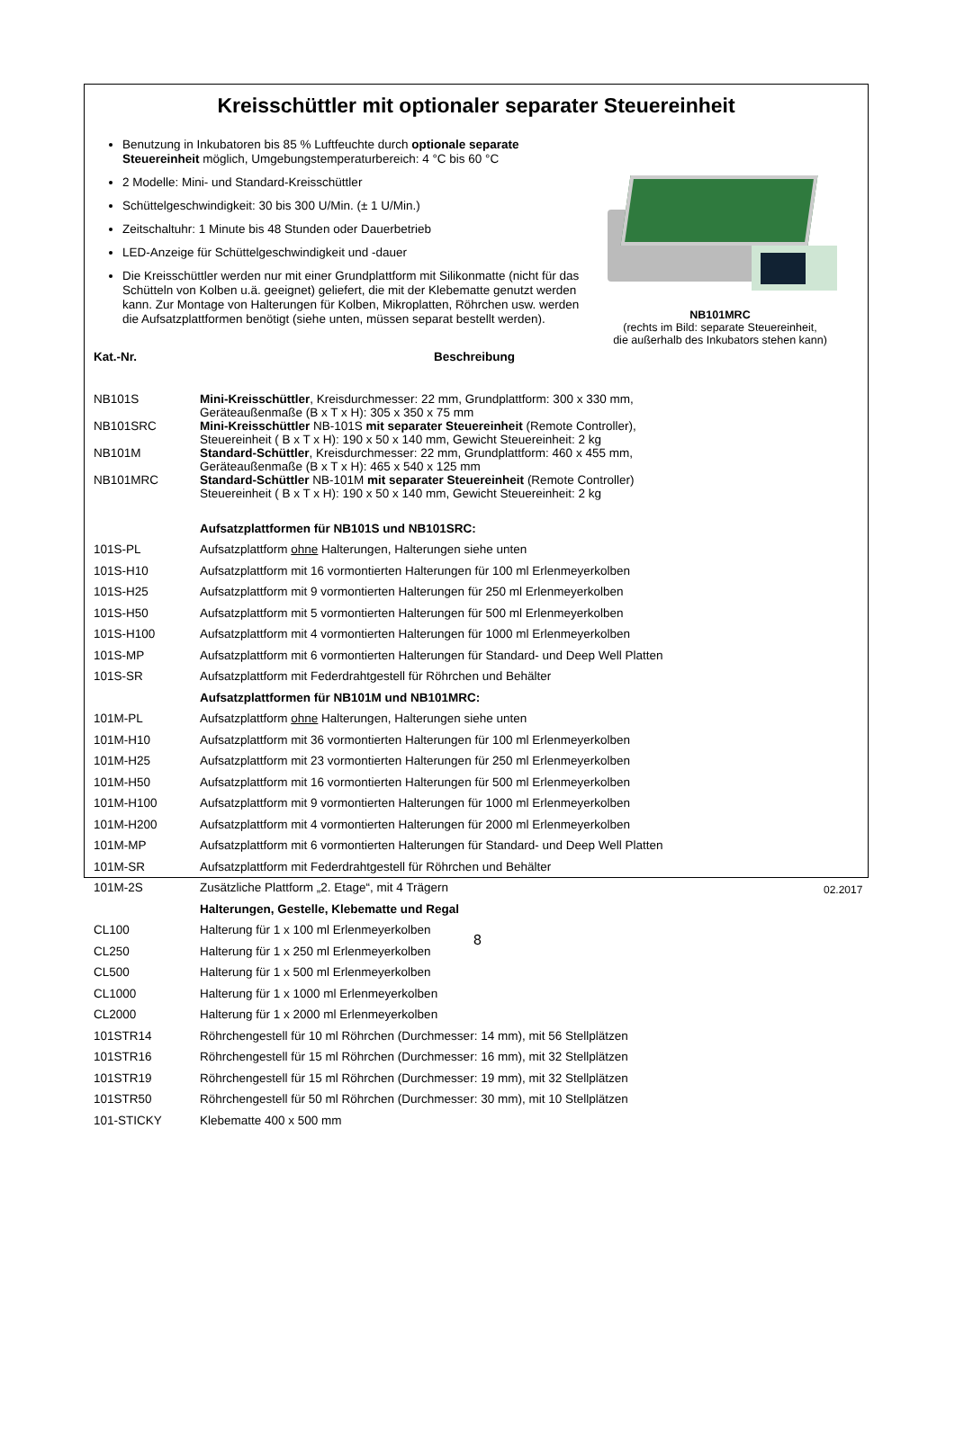Kreisschüttler mit optionaler separater Steuereinheit
Benutzung in Inkubatoren bis 85 % Luftfeuchte durch optionale separate Steuereinheit möglich, Umgebungstemperaturbereich: 4 °C bis 60 °C
2 Modelle: Mini- und Standard-Kreisschüttler
Schüttelgeschwindigkeit: 30 bis 300 U/Min. (± 1 U/Min.)
Zeitschaltuhr: 1 Minute bis 48 Stunden oder Dauerbetrieb
LED-Anzeige für Schüttelgeschwindigkeit und -dauer
Die Kreisschüttler werden nur mit einer Grundplattform mit Silikonmatte (nicht für das Schütteln von Kolben u.ä. geeignet) geliefert, die mit der Klebematte genutzt werden kann. Zur Montage von Halterungen für Kolben, Mikroplatten, Röhrchen usw. werden die Aufsatzplattformen benötigt (siehe unten, müssen separat bestellt werden).
NB101MRC
(rechts im Bild: separate Steuereinheit,
die außerhalb des Inkubators stehen kann)
| Kat.-Nr. | Beschreibung |
| --- | --- |
| NB101S | Mini-Kreisschüttler , Kreisdurchmesser: 22 mm, Grundplattform: 300 x 330 mm, Geräteaußenmaße (B x T x H): 305 x 350 x 75 mm |
| NB101SRC | Mini-Kreisschüttler NB-101S mit separater Steuereinheit (Remote Controller), Steuereinheit ( B x T x H): 190 x 50 x 140 mm, Gewicht Steuereinheit: 2 kg |
| NB101M | Standard-Schüttler , Kreisdurchmesser: 22 mm, Grundplattform: 460 x 455 mm, Geräteaußenmaße (B x T x H): 465 x 540 x 125 mm |
| NB101MRC | Standard-Schüttler NB-101M mit separater Steuereinheit (Remote Controller) Steuereinheit ( B x T x H): 190 x 50 x 140 mm, Gewicht Steuereinheit: 2 kg |
| | Aufsatzplattformen für NB101S und NB101SRC: |
| 101S-PL | Aufsatzplattform ohne Halterungen, Halterungen siehe unten |
| 101S-H10 | Aufsatzplattform mit 16 vormontierten Halterungen für 100 ml Erlenmeyerkolben |
| 101S-H25 | Aufsatzplattform mit 9 vormontierten Halterungen für 250 ml Erlenmeyerkolben |
| 101S-H50 | Aufsatzplattform mit 5 vormontierten Halterungen für 500 ml Erlenmeyerkolben |
| 101S-H100 | Aufsatzplattform mit 4 vormontierten Halterungen für 1000 ml Erlenmeyerkolben |
| 101S-MP | Aufsatzplattform mit 6 vormontierten Halterungen für Standard- und Deep Well Platten |
| 101S-SR | Aufsatzplattform mit Federdrahtgestell für Röhrchen und Behälter |
| | Aufsatzplattformen für NB101M und NB101MRC: |
| 101M-PL | Aufsatzplattform ohne Halterungen, Halterungen siehe unten |
| 101M-H10 | Aufsatzplattform mit 36 vormontierten Halterungen für 100 ml Erlenmeyerkolben |
| 101M-H25 | Aufsatzplattform mit 23 vormontierten Halterungen für 250 ml Erlenmeyerkolben |
| 101M-H50 | Aufsatzplattform mit 16 vormontierten Halterungen für 500 ml Erlenmeyerkolben |
| 101M-H100 | Aufsatzplattform mit 9 vormontierten Halterungen für 1000 ml Erlenmeyerkolben |
| 101M-H200 | Aufsatzplattform mit 4 vormontierten Halterungen für 2000 ml Erlenmeyerkolben |
| 101M-MP | Aufsatzplattform mit 6 vormontierten Halterungen für Standard- und Deep Well Platten |
| 101M-SR | Aufsatzplattform mit Federdrahtgestell für Röhrchen und Behälter |
| 101M-2S | Zusätzliche Plattform „2. Etage“, mit 4 Trägern |
| | Halterungen, Gestelle, Klebematte und Regal |
| CL100 | Halterung für 1 x 100 ml Erlenmeyerkolben |
| CL250 | Halterung für 1 x 250 ml Erlenmeyerkolben |
| CL500 | Halterung für 1 x 500 ml Erlenmeyerkolben |
| CL1000 | Halterung für 1 x 1000 ml Erlenmeyerkolben |
| CL2000 | Halterung für 1 x 2000 ml Erlenmeyerkolben |
| 101STR14 | Röhrchengestell für 10 ml Röhrchen (Durchmesser: 14 mm), mit 56 Stellplätzen |
| 101STR16 | Röhrchengestell für 15 ml Röhrchen (Durchmesser: 16 mm), mit 32 Stellplätzen |
| 101STR19 | Röhrchengestell für 15 ml Röhrchen (Durchmesser: 19 mm), mit 32 Stellplätzen |
| 101STR50 | Röhrchengestell für 50 ml Röhrchen (Durchmesser: 30 mm), mit 10 Stellplätzen |
| 101-STICKY | Klebematte 400 x 500 mm |
02.2017
8